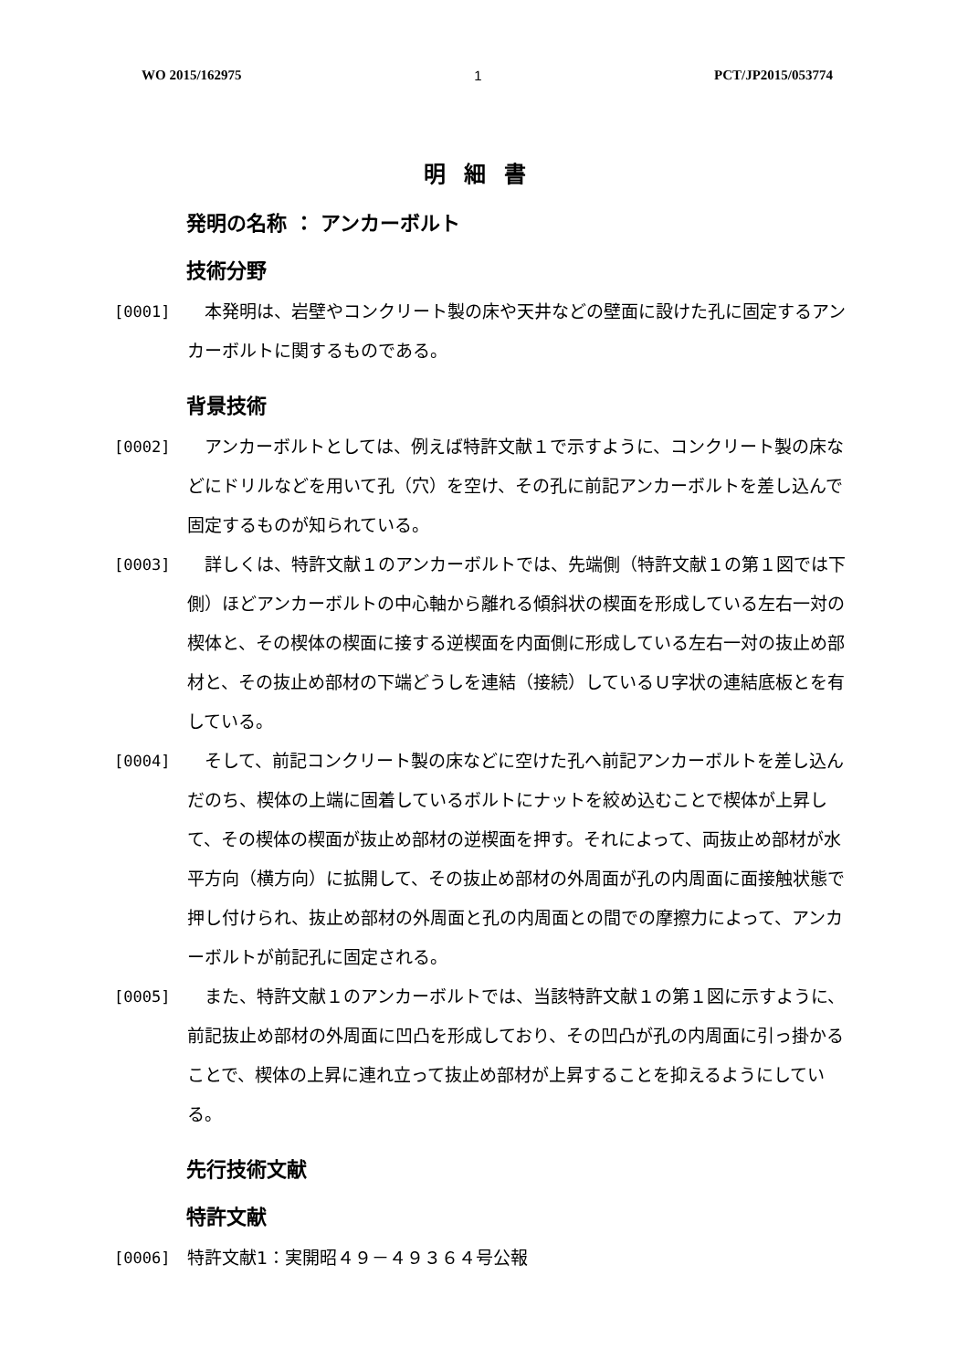WO 2015/162975 1 PCT/JP2015/053774
明細書
発明の名称 ： アンカーボルト
技術分野
[0001]　本発明は、岩壁やコンクリート製の床や天井などの壁面に設けた孔に固定するアンカーボルトに関するものである。
背景技術
[0002]　アンカーボルトとしては、例えば特許文献１で示すように、コンクリート製の床などにドリルなどを用いて孔（穴）を空け、その孔に前記アンカーボルトを差し込んで固定するものが知られている。
[0003]　詳しくは、特許文献１のアンカーボルトでは、先端側（特許文献１の第１図では下側）ほどアンカーボルトの中心軸から離れる傾斜状の楔面を形成している左右一対の楔体と、その楔体の楔面に接する逆楔面を内面側に形成している左右一対の抜止め部材と、その抜止め部材の下端どうしを連結（接続）しているＵ字状の連結底板とを有している。
[0004]　そして、前記コンクリート製の床などに空けた孔へ前記アンカーボルトを差し込んだのち、楔体の上端に固着しているボルトにナットを絞め込むことで楔体が上昇して、その楔体の楔面が抜止め部材の逆楔面を押す。それによって、両抜止め部材が水平方向（横方向）に拡開して、その抜止め部材の外周面が孔の内周面に面接触状態で押し付けられ、抜止め部材の外周面と孔の内周面との間での摩擦力によって、アンカーボルトが前記孔に固定される。
[0005]　また、特許文献１のアンカーボルトでは、当該特許文献１の第１図に示すように、前記抜止め部材の外周面に凹凸を形成しており、その凹凸が孔の内周面に引っ掛かることで、楔体の上昇に連れ立って抜止め部材が上昇することを抑えるようにしている。
先行技術文献
特許文献
[0006] 特許文献1：実開昭４９－４９３６４号公報